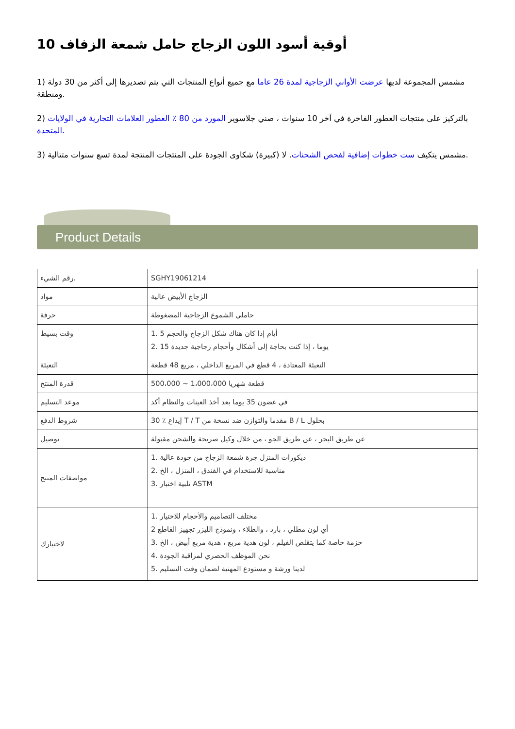أوقية أسود اللون الزجاج حامل شمعة الزفاف 10
1) مشمس المجموعة لديها عرضت الأواني الزجاجية لمدة 26 عاما مع جميع أنواع المنتجات التي يتم تصديرها إلى أكثر من 30 دولة ومنطقة.
2) بالتركيز على منتجات العطور الفاخرة في آخر 10 سنوات ، صني جلاسوير المورد من 80 ٪ العطور العلامات التجارية في الولايات المتحدة.
3) مشمس يتكيف ست خطوات إضافية لفحص الشحنات. لا (كبيرة) شكاوى الجودة على المنتجات المنتجة لمدة تسع سنوات متتالية.
Product Details
| رقم الشيء. | SGHY19061214 |
| مواد | الزجاج الأبيض عالية |
| حرفة | حاملي الشموع الزجاجية المضغوطة |
| وقت بسيط | 1. 5 أيام إذا كان هناك شكل الزجاج والحجم 2. 15 يوما ، إذا كنت بحاجة إلى أشكال وأحجام زجاجية جديدة |
| التعبئة | التعبئة المعتادة ، 4 قطع في المربع الداخلي ، مربع 48 قطعة |
| قدرة المنتج | 500،000 ~ 1،000،000 قطعة شهريا |
| موعد التسليم | في غضون 35 يوما بعد أخذ العينات والنظام أكد |
| شروط الدفع | 30 ٪ إيداع T / T مقدما والتوازن ضد نسخة من B / L بحلول |
| توصيل | عن طريق البحر ، عن طريق الجو ، من خلال وكيل صريحة والشحن مقبولة |
| مواصفات المنتج | 1. ديكورات المنزل جرة شمعة الزجاج من جودة عالية 2. مناسبة للاستخدام في الفندق ، المنزل ، الخ 3. تلبية اختبار ASTM |
| لاختيارك | 1. مختلف التصاميم والأحجام للاختيار 2 أي لون مطلي ، بارد ، والطلاء ، ونموذج الليزر تجهيز القاطع 3. حزمة خاصة كما يتقلص الفيلم ، لون هدية مربع ، هدية مربع أبيض ، الخ 4. نحن الموظف الحصري لمراقبة الجودة 5. لدينا ورشة و مستودع المهنية لضمان وقت التسليم |